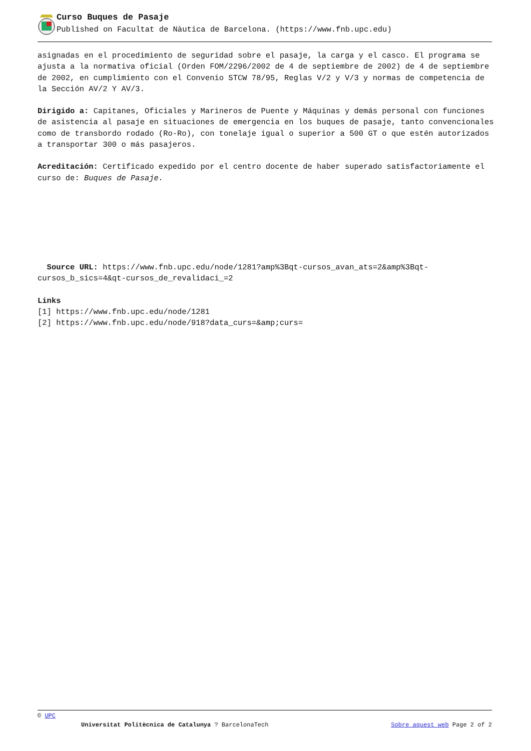Curso Buques de Pasaje
Published on Facultat de Nàutica de Barcelona. (https://www.fnb.upc.edu)
asignadas en el procedimiento de seguridad sobre el pasaje, la carga y el casco. El programa se ajusta a la normativa oficial (Orden FOM/2296/2002 de 4 de septiembre de 2002) de 4 de septiembre de 2002, en cumplimiento con el Convenio STCW 78/95, Reglas V/2 y V/3 y normas de competencia de la Sección AV/2 Y AV/3.
Dirigido a: Capitanes, Oficiales y Marineros de Puente y Máquinas y demás personal con funciones de asistencia al pasaje en situaciones de emergencia en los buques de pasaje, tanto convencionales como de transbordo rodado (Ro-Ro), con tonelaje igual o superior a 500 GT o que estén autorizados a transportar 300 o más pasajeros.
Acreditación: Certificado expedido por el centro docente de haber superado satisfactoriamente el curso de: Buques de Pasaje.
Source URL: https://www.fnb.upc.edu/node/1281?amp%3Bqt-cursos_avan_ats=2&amp%3Bqt-cursos_b_sics=4&qt-cursos_de_revalidaci_=2
Links
[1] https://www.fnb.upc.edu/node/1281
[2] https://www.fnb.upc.edu/node/918?data_curs=&amp;curs=
© UPC
Universitat Politècnica de Catalunya ? BarcelonaTech Sobre aquest web Page 2 of 2